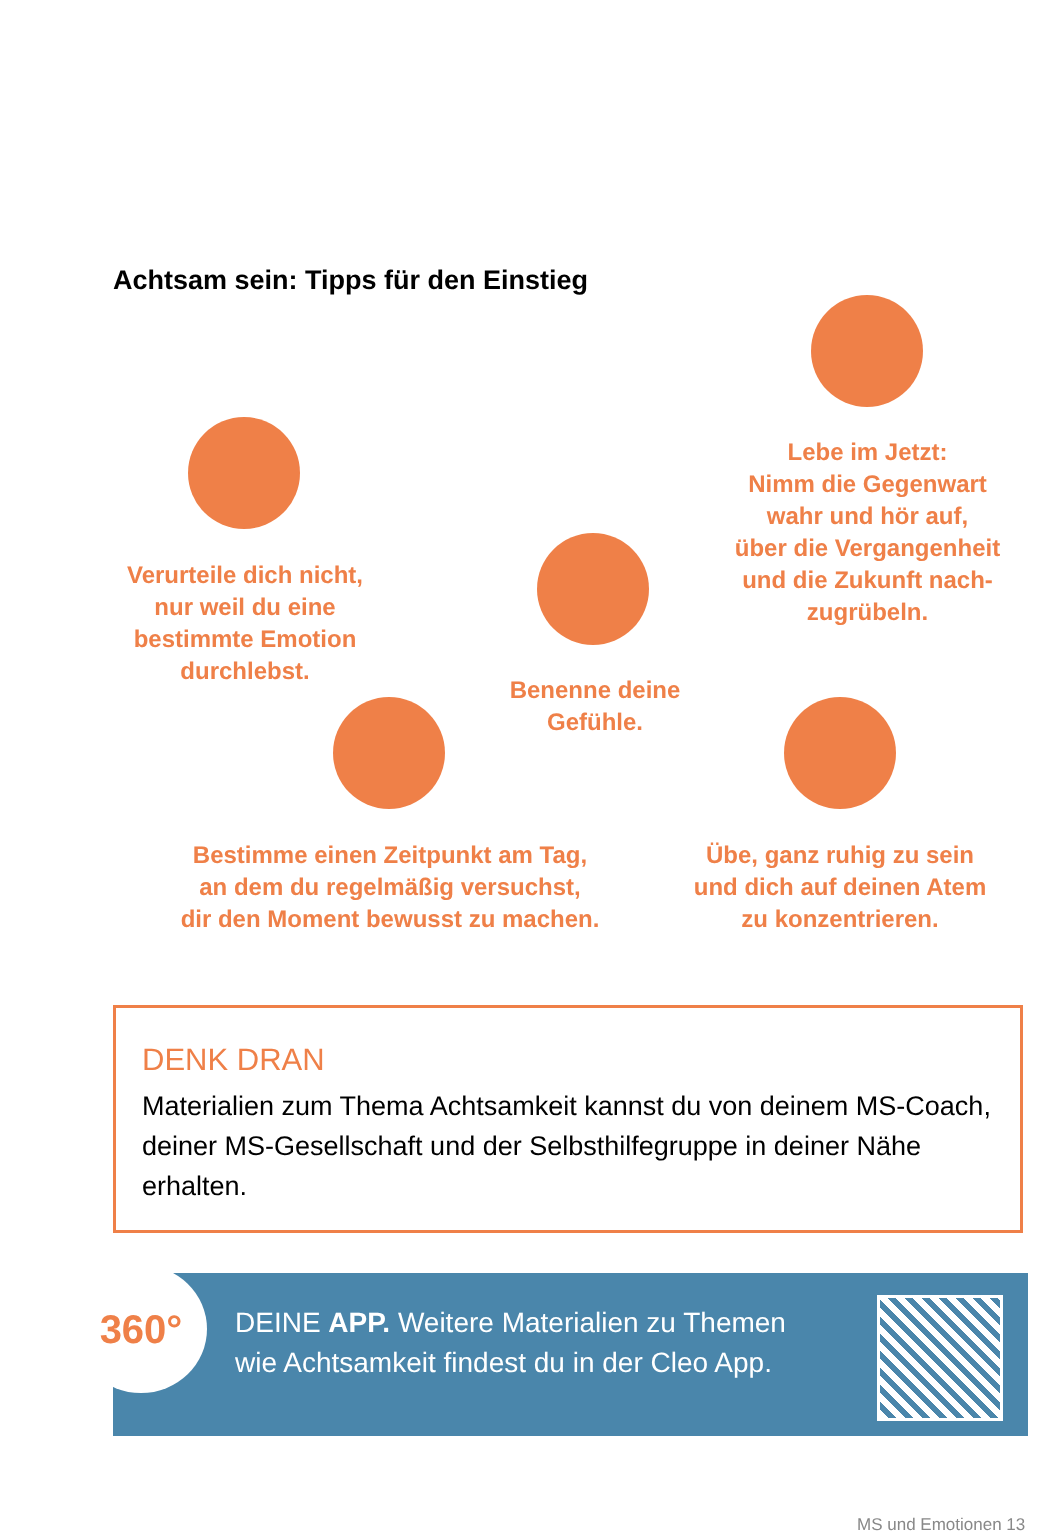Achtsam sein: Tipps für den Einstieg
Lebe im Jetzt:
Nimm die Gegenwart
wahr und hör auf,
über die Vergangenheit
und die Zukunft nach-
zugrübeln.
Verurteile dich nicht,
nur weil du eine
bestimmte Emotion
durchlebst.
Benenne deine
Gefühle.
Bestimme einen Zeitpunkt am Tag,
an dem du regelmäßig versuchst,
dir den Moment bewusst zu machen.
Übe, ganz ruhig zu sein
und dich auf deinen Atem
zu konzentrieren.
DENK DRAN
Materialien zum Thema Achtsamkeit kannst du von deinem MS-Coach, deiner MS-Gesellschaft und der Selbsthilfegruppe in deiner Nähe erhalten.
DEINE APP. Weitere Materialien zu Themen
wie Achtsamkeit findest du in der Cleo App.
360°
MS und Emotionen 13